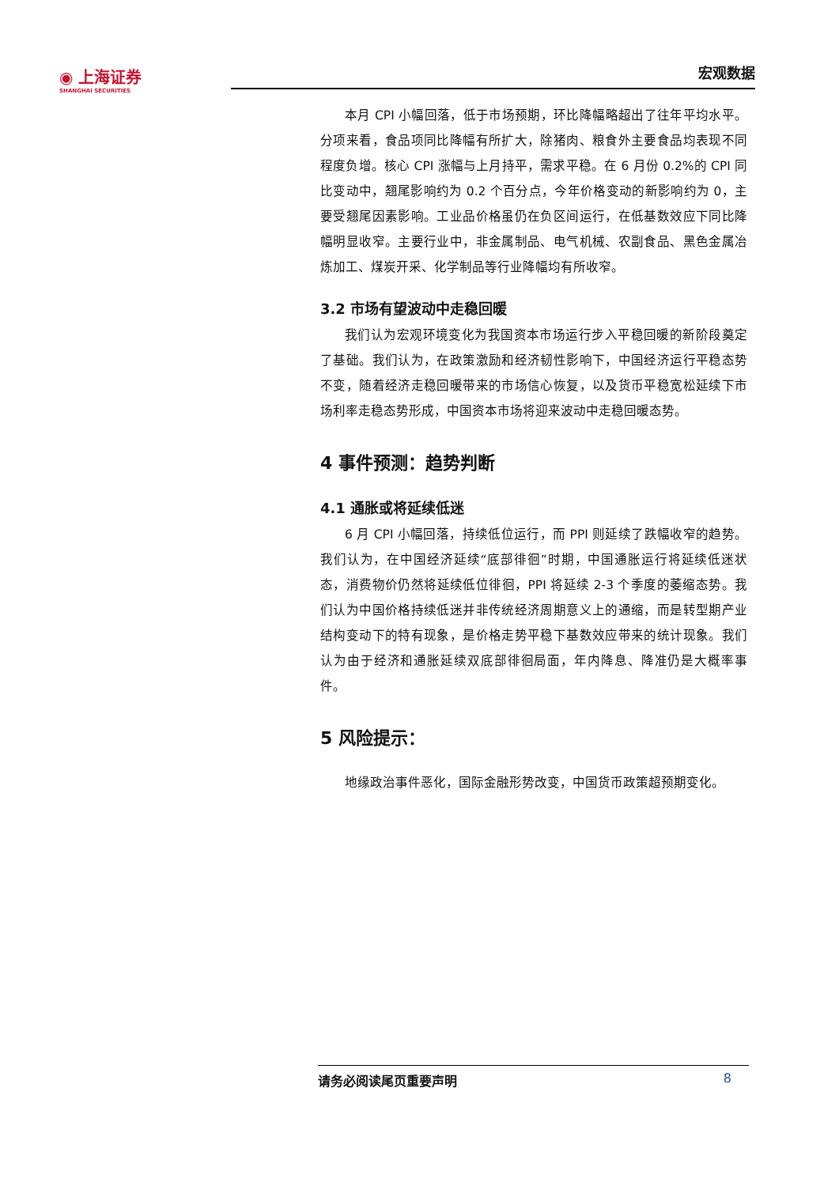◉ 上海证券
SHANGHAI SECURITIES
宏观数据
本月 CPI 小幅回落，低于市场预期，环比降幅略超出了往年平均水平。分项来看，食品项同比降幅有所扩大，除猪肉、粮食外主要食品均表现不同程度负增。核心 CPI 涨幅与上月持平，需求平稳。在 6 月份 0.2%的 CPI 同比变动中，翘尾影响约为 0.2 个百分点，今年价格变动的新影响约为 0，主要受翘尾因素影响。工业品价格虽仍在负区间运行，在低基数效应下同比降幅明显收窄。主要行业中，非金属制品、电气机械、农副食品、黑色金属冶炼加工、煤炭开采、化学制品等行业降幅均有所收窄。
3.2 市场有望波动中走稳回暖
我们认为宏观环境变化为我国资本市场运行步入平稳回暖的新阶段奠定了基础。我们认为，在政策激励和经济韧性影响下，中国经济运行平稳态势不变，随着经济走稳回暖带来的市场信心恢复，以及货币平稳宽松延续下市场利率走稳态势形成，中国资本市场将迎来波动中走稳回暖态势。
4 事件预测：趋势判断
4.1 通胀或将延续低迷
6 月 CPI 小幅回落，持续低位运行，而 PPI 则延续了跌幅收窄的趋势。我们认为，在中国经济延续“底部徘徊”时期，中国通胀运行将延续低迷状态，消费物价仍然将延续低位徘徊，PPI 将延续 2-3 个季度的萎缩态势。我们认为中国价格持续低迷并非传统经济周期意义上的通缩，而是转型期产业结构变动下的特有现象，是价格走势平稳下基数效应带来的统计现象。我们认为由于经济和通胀延续双底部徘徊局面，年内降息、降准仍是大概率事件。
5 风险提示：
地缘政治事件恶化，国际金融形势改变，中国货币政策超预期变化。
请务必阅读尾页重要声明 8